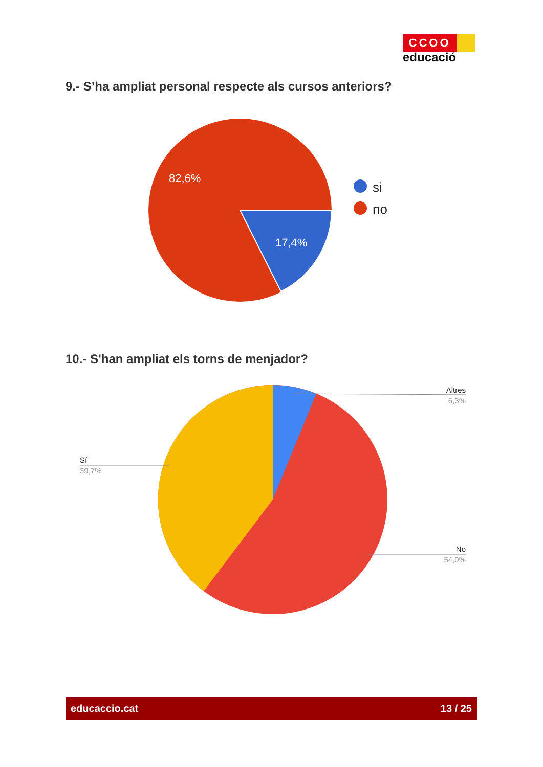CCOO
educació
9.- S’ha ampliat personal respecte als cursos anteriors?
82,6%
17,4%
si
no
10.- S'han ampliat els torns de menjador?
Altres
6,3%
Sí
39,7%
No
54,0%
educaccio.cat 13 / 25